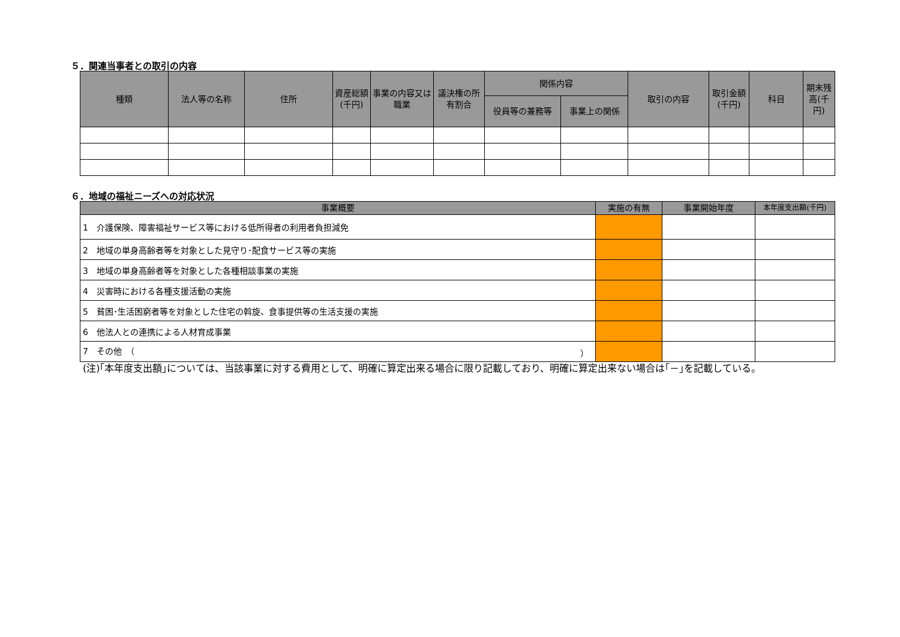５．関連当事者との取引の内容
| 種類 | 法人等の名称 | 住所 | 資産総額(千円) | 事業の内容又は職業 | 議決権の所有割合 | 関係内容 | | 取引の内容 | 取引金額(千円) | 科目 | 期末残高(千円) |
| --- | --- | --- | --- | --- | --- | --- | --- | --- | --- | --- | --- |
| | | | | | | 役員等の兼務等 | 事業上の関係 | | | | |
６．地域の福祉ニーズへの対応状況
| 事業概要 | 実施の有無 | 事業開始年度 | 本年度支出額(千円) |
| --- | --- | --- | --- |
| 1 介護保険、障害福祉サービス等における低所得者の利用者負担減免 | | | |
| 2 地域の単身高齢者等を対象とした見守り･配食サービス等の実施 | | | |
| 3 地域の単身高齢者等を対象とした各種相談事業の実施 | | | |
| 4 災害時における各種支援活動の実施 | | | |
| 5 貧困･生活困窮者等を対象とした住宅の斡旋、食事提供等の生活支援の実施 | | | |
| 6 他法人との連携による人材育成事業 | | | |
| 7 その他 （ ） | | | |
(注)｢本年度支出額｣については、当該事業に対する費用として、明確に算定出来る場合に限り記載しており、明確に算定出来ない場合は｢－｣を記載している。